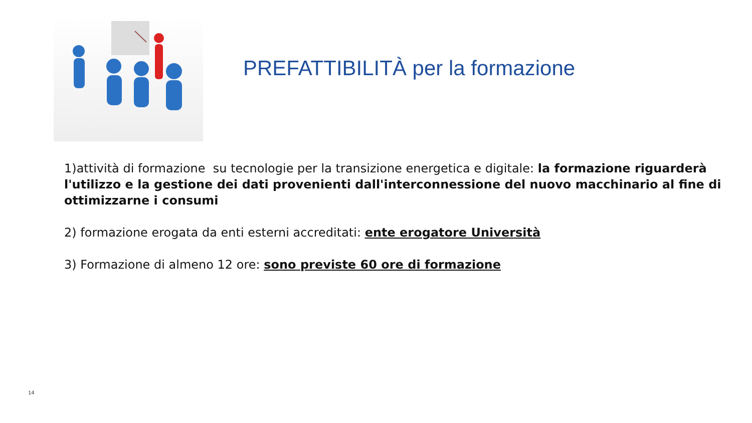PREFATTIBILITÀ per la formazione
1)attività di formazione su tecnologie per la transizione energetica e digitale: la formazione riguarderà l'utilizzo e la gestione dei dati provenienti dall'interconnessione del nuovo macchinario al fine di ottimizzarne i consumi
2) formazione erogata da enti esterni accreditati: ente erogatore Università
3) Formazione di almeno 12 ore: sono previste 60 ore di formazione
14